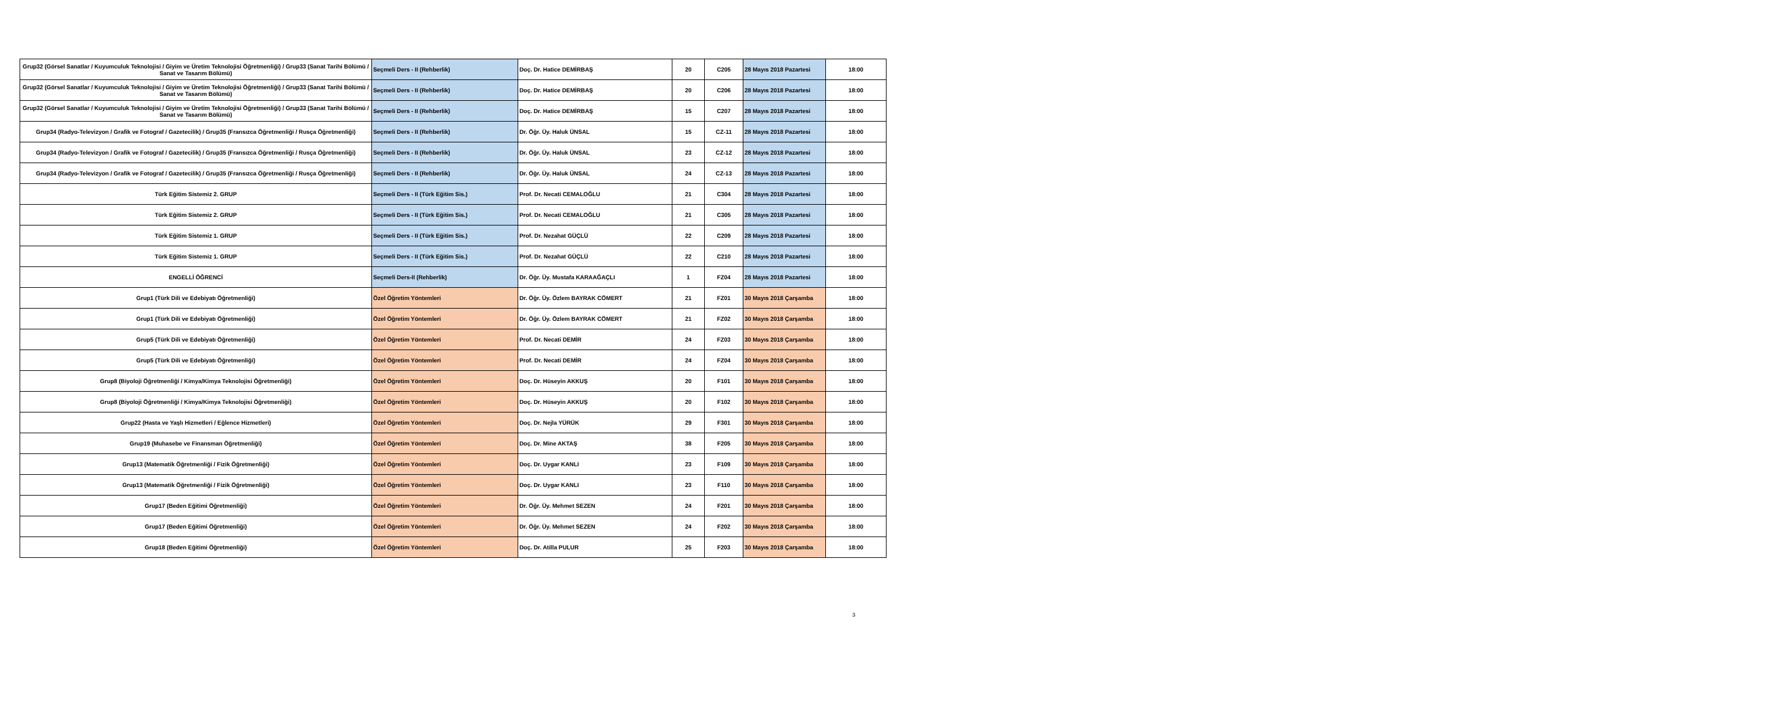| Grup32 (Görsel Sanatlar / Kuyumculuk Teknolojisi / Giyim ve Üretim Teknolojisi Öğretmenliği) / Grup33 (Sanat Tarihi Bölümü / Sanat ve Tasarım Bölümü) | Seçmeli Ders - II (Rehberlik) | Doç. Dr. Hatice DEMİRBAŞ | 20 | C205 | 28 Mayıs 2018 Pazartesi | 18:00 |
| Grup32 (Görsel Sanatlar / Kuyumculuk Teknolojisi / Giyim ve Üretim Teknolojisi Öğretmenliği) / Grup33 (Sanat Tarihi Bölümü / Sanat ve Tasarım Bölümü) | Seçmeli Ders - II (Rehberlik) | Doç. Dr. Hatice DEMİRBAŞ | 20 | C206 | 28 Mayıs 2018 Pazartesi | 18:00 |
| Grup32 (Görsel Sanatlar / Kuyumculuk Teknolojisi / Giyim ve Üretim Teknolojisi Öğretmenliği) / Grup33 (Sanat Tarihi Bölümü / Sanat ve Tasarım Bölümü) | Seçmeli Ders - II (Rehberlik) | Doç. Dr. Hatice DEMİRBAŞ | 15 | C207 | 28 Mayıs 2018 Pazartesi | 18:00 |
| Grup34 (Radyo-Televizyon / Grafik ve Fotograf / Gazetecilik) / Grup35 (Fransızca Öğretmenliği / Rusça Öğretmenliği) | Seçmeli Ders - II (Rehberlik) | Dr. Öğr. Üy. Haluk ÜNSAL | 15 | CZ-11 | 28 Mayıs 2018 Pazartesi | 18:00 |
| Grup34 (Radyo-Televizyon / Grafik ve Fotograf / Gazetecilik) / Grup35 (Fransızca Öğretmenliği / Rusça Öğretmenliği) | Seçmeli Ders - II (Rehberlik) | Dr. Öğr. Üy. Haluk ÜNSAL | 23 | CZ-12 | 28 Mayıs 2018 Pazartesi | 18:00 |
| Grup34 (Radyo-Televizyon / Grafik ve Fotograf / Gazetecilik) / Grup35 (Fransızca Öğretmenliği / Rusça Öğretmenliği) | Seçmeli Ders - II (Rehberlik) | Dr. Öğr. Üy. Haluk ÜNSAL | 24 | CZ-13 | 28 Mayıs 2018 Pazartesi | 18:00 |
| Türk Eğitim Sistemiz 2. GRUP | Seçmeli Ders - II (Türk Eğitim Sis.) | Prof. Dr. Necati CEMALOĞLU | 21 | C304 | 28 Mayıs 2018 Pazartesi | 18:00 |
| Türk Eğitim Sistemiz 2. GRUP | Seçmeli Ders - II (Türk Eğitim Sis.) | Prof. Dr. Necati CEMALOĞLU | 21 | C305 | 28 Mayıs 2018 Pazartesi | 18:00 |
| Türk Eğitim Sistemiz 1. GRUP | Seçmeli Ders - II (Türk Eğitim Sis.) | Prof. Dr. Nezahat GÜÇLÜ | 22 | C209 | 28 Mayıs 2018 Pazartesi | 18:00 |
| Türk Eğitim Sistemiz 1. GRUP | Seçmeli Ders - II (Türk Eğitim Sis.) | Prof. Dr. Nezahat GÜÇLÜ | 22 | C210 | 28 Mayıs 2018 Pazartesi | 18:00 |
| ENGELLİ ÖĞRENCİ | Seçmeli Ders-II (Rehberlik) | Dr. Öğr. Üy. Mustafa KARAAĞAÇLI | 1 | FZ04 | 28 Mayıs 2018 Pazartesi | 18:00 |
| Grup1 (Türk Dili ve Edebiyatı Öğretmenliği) | Özel Öğretim Yöntemleri | Dr. Öğr. Üy. Özlem BAYRAK CÖMERT | 21 | FZ01 | 30 Mayıs 2018 Çarşamba | 18:00 |
| Grup1 (Türk Dili ve Edebiyatı Öğretmenliği) | Özel Öğretim Yöntemleri | Dr. Öğr. Üy. Özlem BAYRAK CÖMERT | 21 | FZ02 | 30 Mayıs 2018 Çarşamba | 18:00 |
| Grup5 (Türk Dili ve Edebiyatı Öğretmenliği) | Özel Öğretim Yöntemleri | Prof. Dr. Necati DEMİR | 24 | FZ03 | 30 Mayıs 2018 Çarşamba | 18:00 |
| Grup5 (Türk Dili ve Edebiyatı Öğretmenliği) | Özel Öğretim Yöntemleri | Prof. Dr. Necati DEMİR | 24 | FZ04 | 30 Mayıs 2018 Çarşamba | 18:00 |
| Grup8 (Biyoloji Öğretmenliği / Kimya/Kimya Teknolojisi Öğretmenliği) | Özel Öğretim Yöntemleri | Doç. Dr. Hüseyin AKKUŞ | 20 | F101 | 30 Mayıs 2018 Çarşamba | 18:00 |
| Grup8 (Biyoloji Öğretmenliği / Kimya/Kimya Teknolojisi Öğretmenliği) | Özel Öğretim Yöntemleri | Doç. Dr. Hüseyin AKKUŞ | 20 | F102 | 30 Mayıs 2018 Çarşamba | 18:00 |
| Grup22 (Hasta ve Yaşlı Hizmetleri / Eğlence Hizmetleri) | Özel Öğretim Yöntemleri | Doç. Dr. Nejla YÜRÜK | 29 | F301 | 30 Mayıs 2018 Çarşamba | 18:00 |
| Grup19 (Muhasebe ve Finansman Öğretmenliği) | Özel Öğretim Yöntemleri | Doç. Dr. Mine AKTAŞ | 38 | F205 | 30 Mayıs 2018 Çarşamba | 18:00 |
| Grup13 (Matematik Öğretmenliği / Fizik Öğretmenliği) | Özel Öğretim Yöntemleri | Doç. Dr. Uygar KANLI | 23 | F109 | 30 Mayıs 2018 Çarşamba | 18:00 |
| Grup13 (Matematik Öğretmenliği / Fizik Öğretmenliği) | Özel Öğretim Yöntemleri | Doç. Dr. Uygar KANLI | 23 | F110 | 30 Mayıs 2018 Çarşamba | 18:00 |
| Grup17 (Beden Eğitimi Öğretmenliği) | Özel Öğretim Yöntemleri | Dr. Öğr. Üy. Mehmet SEZEN | 24 | F201 | 30 Mayıs 2018 Çarşamba | 18:00 |
| Grup17 (Beden Eğitimi Öğretmenliği) | Özel Öğretim Yöntemleri | Dr. Öğr. Üy. Mehmet SEZEN | 24 | F202 | 30 Mayıs 2018 Çarşamba | 18:00 |
| Grup18 (Beden Eğitimi Öğretmenliği) | Özel Öğretim Yöntemleri | Doç. Dr. Atilla PULUR | 25 | F203 | 30 Mayıs 2018 Çarşamba | 18:00 |
3